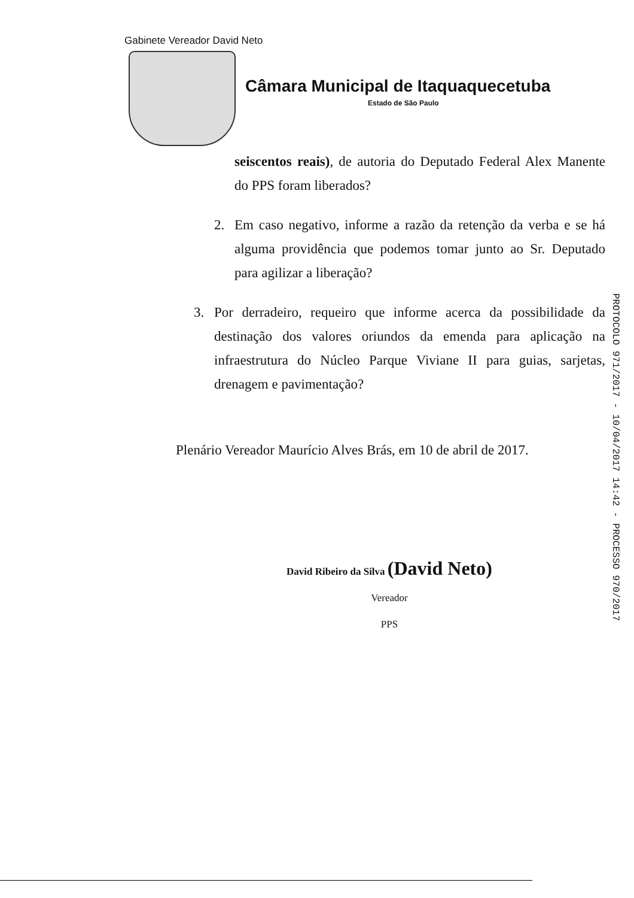Gabinete Vereador David Neto
Câmara Municipal de Itaquaquecetuba
Estado de São Paulo
seiscentos reais), de autoria do Deputado Federal Alex Manente do PPS foram liberados?
2. Em caso negativo, informe a razão da retenção da verba e se há alguma providência que podemos tomar junto ao Sr. Deputado para agilizar a liberação?
3. Por derradeiro, requeiro que informe acerca da possibilidade da destinação dos valores oriundos da emenda para aplicação na infraestrutura do Núcleo Parque Viviane II para guias, sarjetas, drenagem e pavimentação?
Plenário Vereador Maurício Alves Brás, em 10 de abril de 2017.
David Ribeiro da Silva (David Neto)
Vereador
PPS
PROTOCOLO 971/2017 - 10/04/2017 14:42 - PROCESSO 970/2017